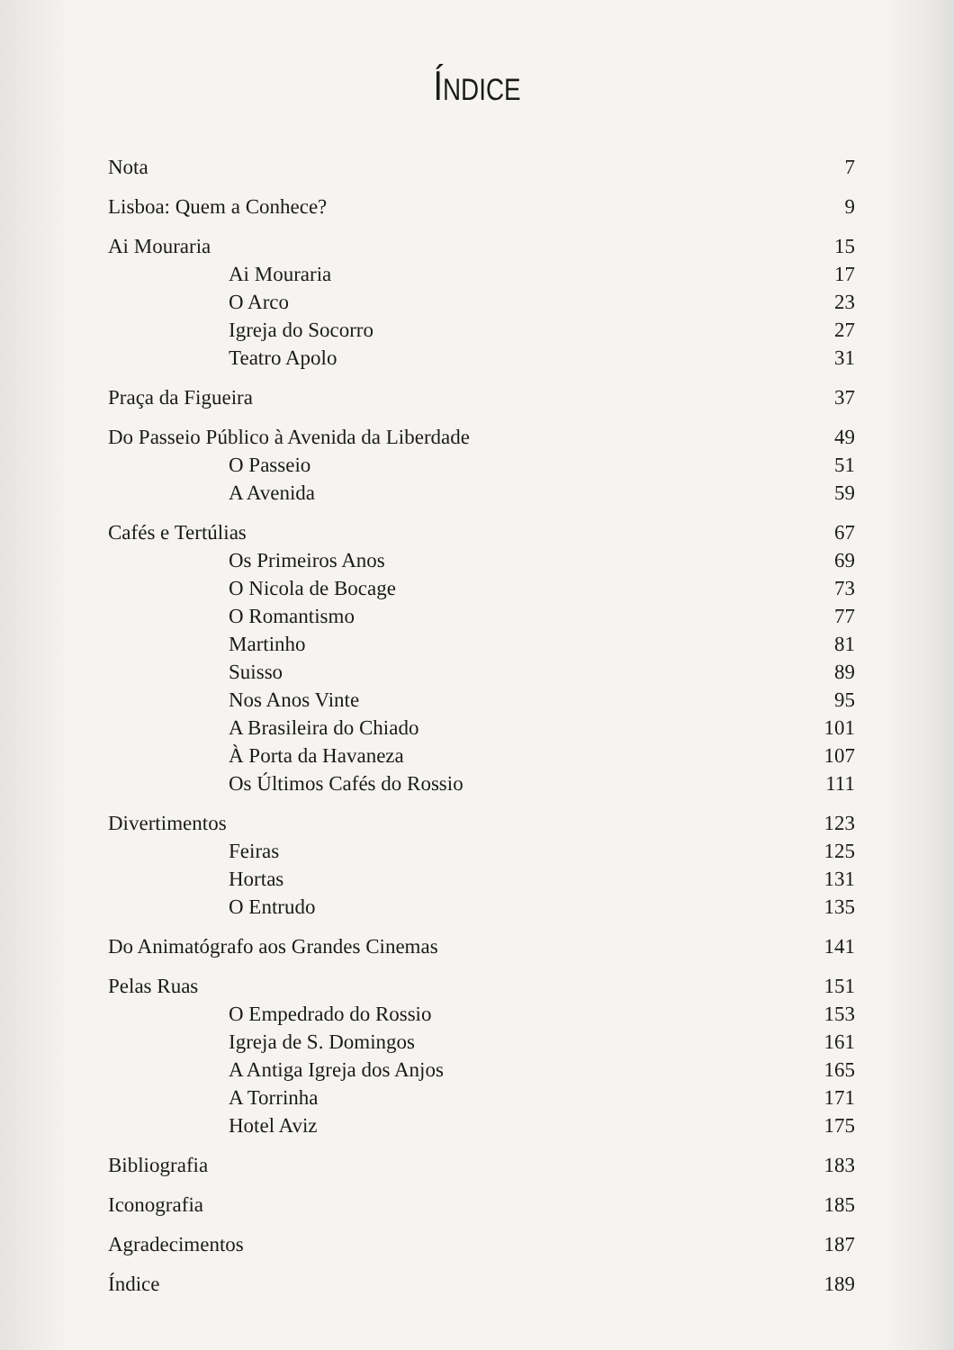ÍNDICE
| Nota | 7 |
| Lisboa: Quem a Conhece? | 9 |
| Ai Mouraria | 15 |
| Ai Mouraria | 17 |
| O Arco | 23 |
| Igreja do Socorro | 27 |
| Teatro Apolo | 31 |
| Praça da Figueira | 37 |
| Do Passeio Público à Avenida da Liberdade | 49 |
| O Passeio | 51 |
| A Avenida | 59 |
| Cafés e Tertúlias | 67 |
| Os Primeiros Anos | 69 |
| O Nicola de Bocage | 73 |
| O Romantismo | 77 |
| Martinho | 81 |
| Suisso | 89 |
| Nos Anos Vinte | 95 |
| A Brasileira do Chiado | 101 |
| À Porta da Havaneza | 107 |
| Os Últimos Cafés do Rossio | 111 |
| Divertimentos | 123 |
| Feiras | 125 |
| Hortas | 131 |
| O Entrudo | 135 |
| Do Animatógrafo aos Grandes Cinemas | 141 |
| Pelas Ruas | 151 |
| O Empedrado do Rossio | 153 |
| Igreja de S. Domingos | 161 |
| A Antiga Igreja dos Anjos | 165 |
| A Torrinha | 171 |
| Hotel Aviz | 175 |
| Bibliografia | 183 |
| Iconografia | 185 |
| Agradecimentos | 187 |
| Índice | 189 |